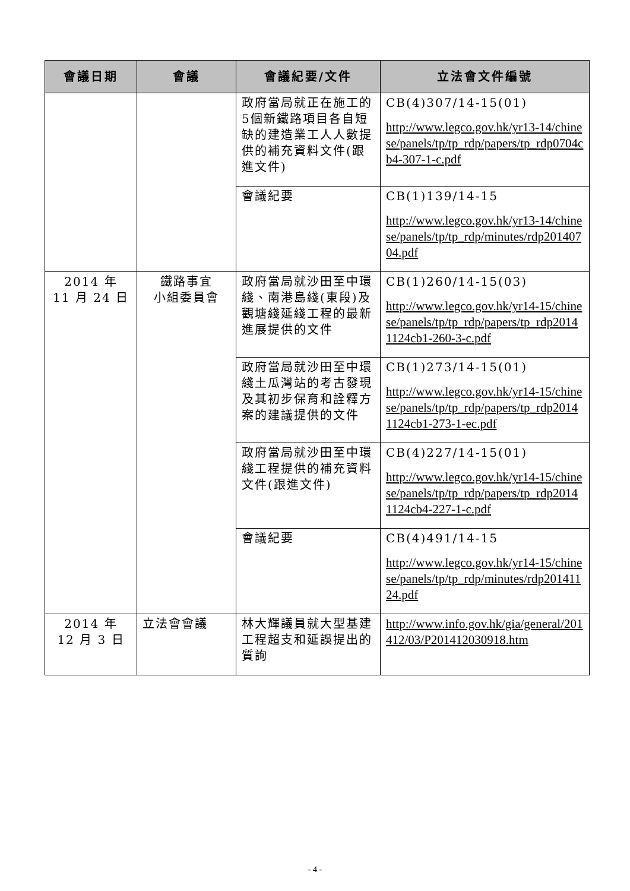| 會議日期 | 會議 | 會議紀要/文件 | 立法會文件編號 |
| --- | --- | --- | --- |
| | | 政府當局就正在施工的5個新鐵路項目各自短缺的建造業工人人數提供的補充資料文件(跟進文件) | CB(4)307/14-15(01) http://www.legco.gov.hk/yr13-14/chinese/panels/tp/tp_rdp/papers/tp_rdp0704cb4-307-1-c.pdf |
| | | 會議紀要 | CB(1)139/14-15 http://www.legco.gov.hk/yr13-14/chinese/panels/tp/tp_rdp/minutes/rdp20140704.pdf |
| 2014 年 11 月 24 日 | 鐵路事宜 小組委員會 | 政府當局就沙田至中環綫、南港島綫(東段)及觀塘綫延綫工程的最新進展提供的文件 | CB(1)260/14-15(03) http://www.legco.gov.hk/yr14-15/chinese/panels/tp/tp_rdp/papers/tp_rdp20141124cb1-260-3-c.pdf |
| | | 政府當局就沙田至中環綫土瓜灣站的考古發現及其初步保育和詮釋方案的建議提供的文件 | CB(1)273/14-15(01) http://www.legco.gov.hk/yr14-15/chinese/panels/tp/tp_rdp/papers/tp_rdp20141124cb1-273-1-ec.pdf |
| | | 政府當局就沙田至中環綫工程提供的補充資料文件(跟進文件) | CB(4)227/14-15(01) http://www.legco.gov.hk/yr14-15/chinese/panels/tp/tp_rdp/papers/tp_rdp20141124cb4-227-1-c.pdf |
| | | 會議紀要 | CB(4)491/14-15 http://www.legco.gov.hk/yr14-15/chinese/panels/tp/tp_rdp/minutes/rdp20141124.pdf |
| 2014 年 12 月 3 日 | 立法會會議 | 林大輝議員就大型基建工程超支和延誤提出的質詢 | http://www.info.gov.hk/gia/general/201412/03/P201412030918.htm |
- 4 -